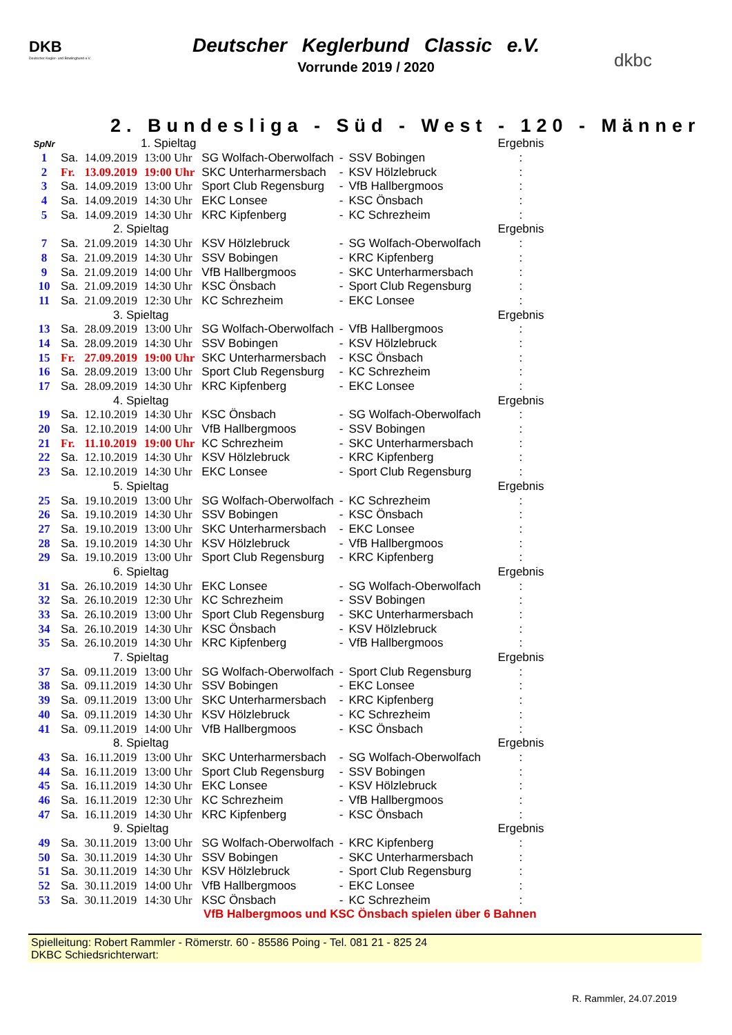DKB
Deutscher Kegler- und Bowlingbund e.V.
dkbc
Deutscher Keglerbund Classic e.V.
Vorrunde 2019 / 2020
2. Bundesliga - Süd - West - 120 - Männer
| SpNr | 1. Spieltag | | | | | | Ergebnis |
| 1 | Sa. | 14.09.2019 | 13:00 Uhr | SG Wolfach-Oberwolfach | - | SSV Bobingen | : |
| 2 | Fr. | 13.09.2019 | 19:00 Uhr | SKC Unterharmersbach | - | KSV Hölzlebruck | : |
| 3 | Sa. | 14.09.2019 | 13:00 Uhr | Sport Club Regensburg | - | VfB Hallbergmoos | : |
| 4 | Sa. | 14.09.2019 | 14:30 Uhr | EKC Lonsee | - | KSC Önsbach | : |
| 5 | Sa. | 14.09.2019 | 14:30 Uhr | KRC Kipfenberg | - | KC Schrezheim | : |
| | 2. Spieltag | | | | | | Ergebnis |
| 7 | Sa. | 21.09.2019 | 14:30 Uhr | KSV Hölzlebruck | - | SG Wolfach-Oberwolfach | : |
| 8 | Sa. | 21.09.2019 | 14:30 Uhr | SSV Bobingen | - | KRC Kipfenberg | : |
| 9 | Sa. | 21.09.2019 | 14:00 Uhr | VfB Hallbergmoos | - | SKC Unterharmersbach | : |
| 10 | Sa. | 21.09.2019 | 14:30 Uhr | KSC Önsbach | - | Sport Club Regensburg | : |
| 11 | Sa. | 21.09.2019 | 12:30 Uhr | KC Schrezheim | - | EKC Lonsee | : |
| | 3. Spieltag | | | | | | Ergebnis |
| 13 | Sa. | 28.09.2019 | 13:00 Uhr | SG Wolfach-Oberwolfach | - | VfB Hallbergmoos | : |
| 14 | Sa. | 28.09.2019 | 14:30 Uhr | SSV Bobingen | - | KSV Hölzlebruck | : |
| 15 | Fr. | 27.09.2019 | 19:00 Uhr | SKC Unterharmersbach | - | KSC Önsbach | : |
| 16 | Sa. | 28.09.2019 | 13:00 Uhr | Sport Club Regensburg | - | KC Schrezheim | : |
| 17 | Sa. | 28.09.2019 | 14:30 Uhr | KRC Kipfenberg | - | EKC Lonsee | : |
| | 4. Spieltag | | | | | | Ergebnis |
| 19 | Sa. | 12.10.2019 | 14:30 Uhr | KSC Önsbach | - | SG Wolfach-Oberwolfach | : |
| 20 | Sa. | 12.10.2019 | 14:00 Uhr | VfB Hallbergmoos | - | SSV Bobingen | : |
| 21 | Fr. | 11.10.2019 | 19:00 Uhr | KC Schrezheim | - | SKC Unterharmersbach | : |
| 22 | Sa. | 12.10.2019 | 14:30 Uhr | KSV Hölzlebruck | - | KRC Kipfenberg | : |
| 23 | Sa. | 12.10.2019 | 14:30 Uhr | EKC Lonsee | - | Sport Club Regensburg | : |
| | 5. Spieltag | | | | | | Ergebnis |
| 25 | Sa. | 19.10.2019 | 13:00 Uhr | SG Wolfach-Oberwolfach | - | KC Schrezheim | : |
| 26 | Sa. | 19.10.2019 | 14:30 Uhr | SSV Bobingen | - | KSC Önsbach | : |
| 27 | Sa. | 19.10.2019 | 13:00 Uhr | SKC Unterharmersbach | - | EKC Lonsee | : |
| 28 | Sa. | 19.10.2019 | 14:30 Uhr | KSV Hölzlebruck | - | VfB Hallbergmoos | : |
| 29 | Sa. | 19.10.2019 | 13:00 Uhr | Sport Club Regensburg | - | KRC Kipfenberg | : |
| | 6. Spieltag | | | | | | Ergebnis |
| 31 | Sa. | 26.10.2019 | 14:30 Uhr | EKC Lonsee | - | SG Wolfach-Oberwolfach | : |
| 32 | Sa. | 26.10.2019 | 12:30 Uhr | KC Schrezheim | - | SSV Bobingen | : |
| 33 | Sa. | 26.10.2019 | 13:00 Uhr | Sport Club Regensburg | - | SKC Unterharmersbach | : |
| 34 | Sa. | 26.10.2019 | 14:30 Uhr | KSC Önsbach | - | KSV Hölzlebruck | : |
| 35 | Sa. | 26.10.2019 | 14:30 Uhr | KRC Kipfenberg | - | VfB Hallbergmoos | : |
| | 7. Spieltag | | | | | | Ergebnis |
| 37 | Sa. | 09.11.2019 | 13:00 Uhr | SG Wolfach-Oberwolfach | - | Sport Club Regensburg | : |
| 38 | Sa. | 09.11.2019 | 14:30 Uhr | SSV Bobingen | - | EKC Lonsee | : |
| 39 | Sa. | 09.11.2019 | 13:00 Uhr | SKC Unterharmersbach | - | KRC Kipfenberg | : |
| 40 | Sa. | 09.11.2019 | 14:30 Uhr | KSV Hölzlebruck | - | KC Schrezheim | : |
| 41 | Sa. | 09.11.2019 | 14:00 Uhr | VfB Hallbergmoos | - | KSC Önsbach | : |
| | 8. Spieltag | | | | | | Ergebnis |
| 43 | Sa. | 16.11.2019 | 13:00 Uhr | SKC Unterharmersbach | - | SG Wolfach-Oberwolfach | : |
| 44 | Sa. | 16.11.2019 | 13:00 Uhr | Sport Club Regensburg | - | SSV Bobingen | : |
| 45 | Sa. | 16.11.2019 | 14:30 Uhr | EKC Lonsee | - | KSV Hölzlebruck | : |
| 46 | Sa. | 16.11.2019 | 12:30 Uhr | KC Schrezheim | - | VfB Hallbergmoos | : |
| 47 | Sa. | 16.11.2019 | 14:30 Uhr | KRC Kipfenberg | - | KSC Önsbach | : |
| | 9. Spieltag | | | | | | Ergebnis |
| 49 | Sa. | 30.11.2019 | 13:00 Uhr | SG Wolfach-Oberwolfach | - | KRC Kipfenberg | : |
| 50 | Sa. | 30.11.2019 | 14:30 Uhr | SSV Bobingen | - | SKC Unterharmersbach | : |
| 51 | Sa. | 30.11.2019 | 14:30 Uhr | KSV Hölzlebruck | - | Sport Club Regensburg | : |
| 52 | Sa. | 30.11.2019 | 14:00 Uhr | VfB Hallbergmoos | - | EKC Lonsee | : |
| 53 | Sa. | 30.11.2019 | 14:30 Uhr | KSC Önsbach | - | KC Schrezheim | : |
VfB Halbergmoos und KSC Önsbach spielen über 6 Bahnen
Spielleitung: Robert Rammler - Römerstr. 60 - 85586 Poing - Tel. 081 21 - 825 24
DKBC Schiedsrichterwart:
R. Rammler, 24.07.2019